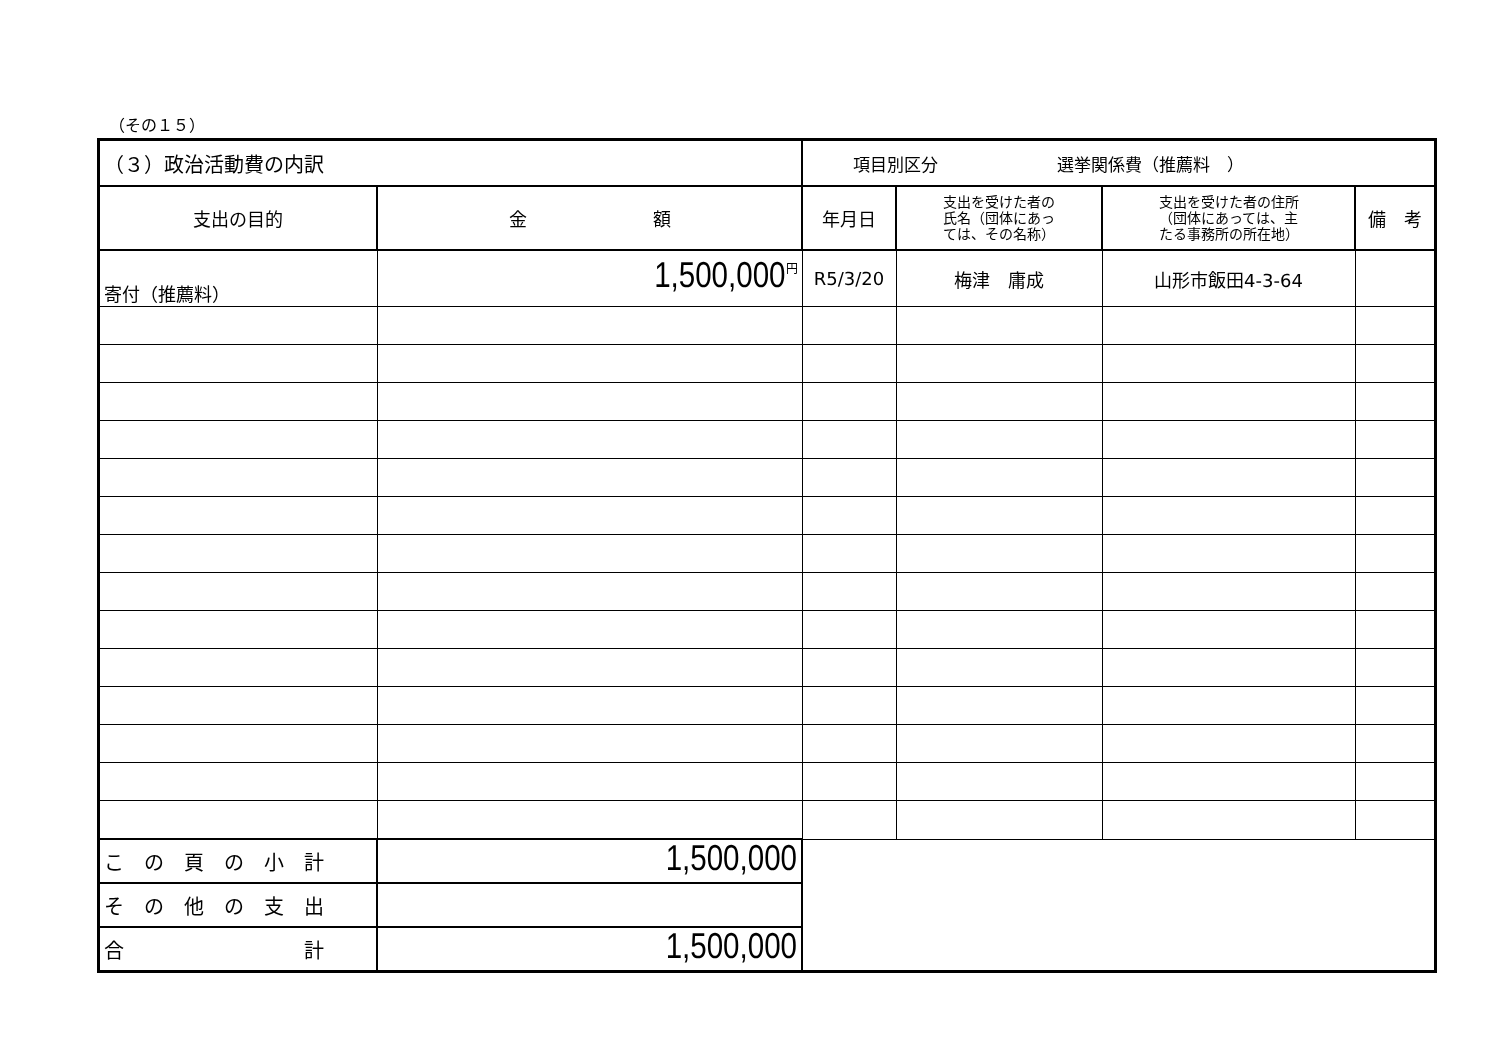（その１５）
| （３）政治活動費の内訳 | | 項目別区分 選挙関係費（推薦料 ） | | | |
| 支出の目的 | 金 額 | 年月日 | 支出を受けた者の 氏名（団体にあっ ては、その名称） | 支出を受けた者の住所 （団体にあっては、主 たる事務所の所在地） | 備 考 |
| 寄付（推薦料） | <sup>円</sup>1,500,000 | R5/3/20 | 梅津 庸成 | 山形市飯田4-3-64 | |
| こ の 頁 の 小 計 | 1,500,000 | | | | |
| そ の 他 の 支 出 | | | | | |
| 合 計 | 1,500,000 | | | | |